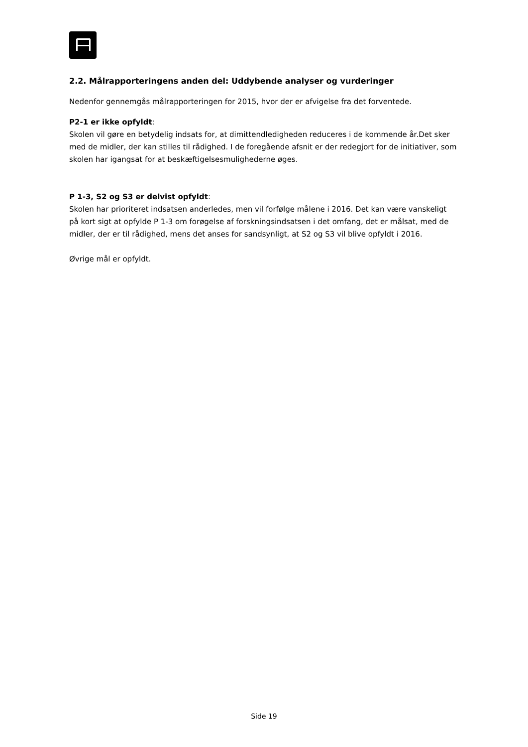2.2. Målrapporteringens anden del: Uddybende analyser og vurderinger
Nedenfor gennemgås målrapporteringen for 2015, hvor der er afvigelse fra det forventede.
P2-1 er ikke opfyldt:
Skolen vil gøre en betydelig indsats for, at dimittendledigheden reduceres i de kommende år.Det sker med de midler, der kan stilles til rådighed. I de foregående afsnit er der redegjort for de initiativer, som skolen har igangsat for at beskæftigelsesmulighederne øges.
P 1-3, S2 og S3 er delvist opfyldt:
Skolen har prioriteret indsatsen anderledes, men vil forfølge målene i 2016. Det kan være vanskeligt på kort sigt at opfylde P 1-3 om forøgelse af forskningsindsatsen i det omfang, det er målsat, med de midler, der er til rådighed, mens det anses for sandsynligt, at S2 og S3 vil blive opfyldt i 2016.
Øvrige mål er opfyldt.
Side 19